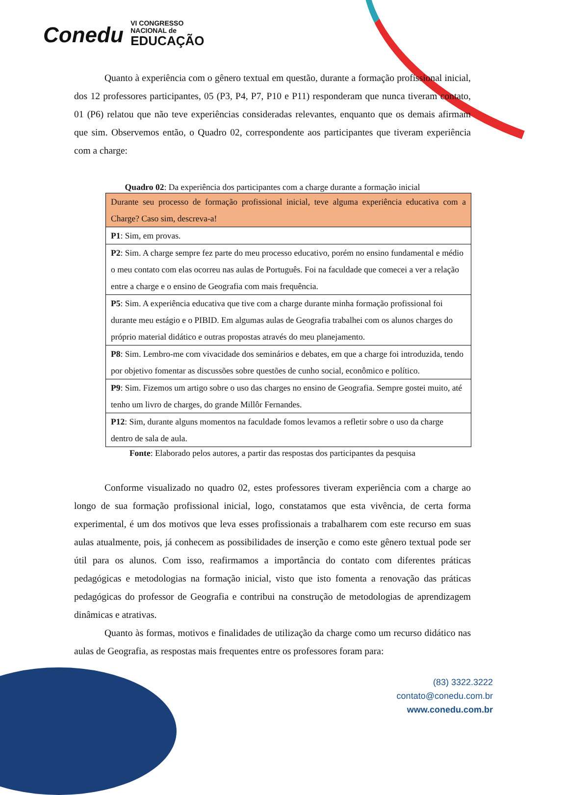Conedu VI CONGRESSO
NACIONAL de
EDUCAÇÃO
Quanto à experiência com o gênero textual em questão, durante a formação profissional inicial, dos 12 professores participantes, 05 (P3, P4, P7, P10 e P11) responderam que nunca tiveram contato, 01 (P6) relatou que não teve experiências consideradas relevantes, enquanto que os demais afirmam que sim. Observemos então, o Quadro 02, correspondente aos participantes que tiveram experiência com a charge:
Quadro 02: Da experiência dos participantes com a charge durante a formação inicial
| Durante seu processo de formação profissional inicial, teve alguma experiência educativa com a Charge? Caso sim, descreva-a! |
| P1 : Sim, em provas. |
| P2 : Sim. A charge sempre fez parte do meu processo educativo, porém no ensino fundamental e médio o meu contato com elas ocorreu nas aulas de Português. Foi na faculdade que comecei a ver a relação entre a charge e o ensino de Geografia com mais frequência. |
| P5 : Sim. A experiência educativa que tive com a charge durante minha formação profissional foi durante meu estágio e o PIBID. Em algumas aulas de Geografia trabalhei com os alunos charges do próprio material didático e outras propostas através do meu planejamento. |
| P8 : Sim. Lembro-me com vivacidade dos seminários e debates, em que a charge foi introduzida, tendo por objetivo fomentar as discussões sobre questões de cunho social, econômico e político. |
| P9 : Sim. Fizemos um artigo sobre o uso das charges no ensino de Geografia. Sempre gostei muito, até tenho um livro de charges, do grande Millôr Fernandes. |
| P12 : Sim, durante alguns momentos na faculdade fomos levamos a refletir sobre o uso da charge dentro de sala de aula. |
Fonte: Elaborado pelos autores, a partir das respostas dos participantes da pesquisa
Conforme visualizado no quadro 02, estes professores tiveram experiência com a charge ao longo de sua formação profissional inicial, logo, constatamos que esta vivência, de certa forma experimental, é um dos motivos que leva esses profissionais a trabalharem com este recurso em suas aulas atualmente, pois, já conhecem as possibilidades de inserção e como este gênero textual pode ser útil para os alunos. Com isso, reafirmamos a importância do contato com diferentes práticas pedagógicas e metodologias na formação inicial, visto que isto fomenta a renovação das práticas pedagógicas do professor de Geografia e contribui na construção de metodologias de aprendizagem dinâmicas e atrativas.
Quanto às formas, motivos e finalidades de utilização da charge como um recurso didático nas aulas de Geografia, as respostas mais frequentes entre os professores foram para:
(83) 3322.3222
contato@conedu.com.br
www.conedu.com.br